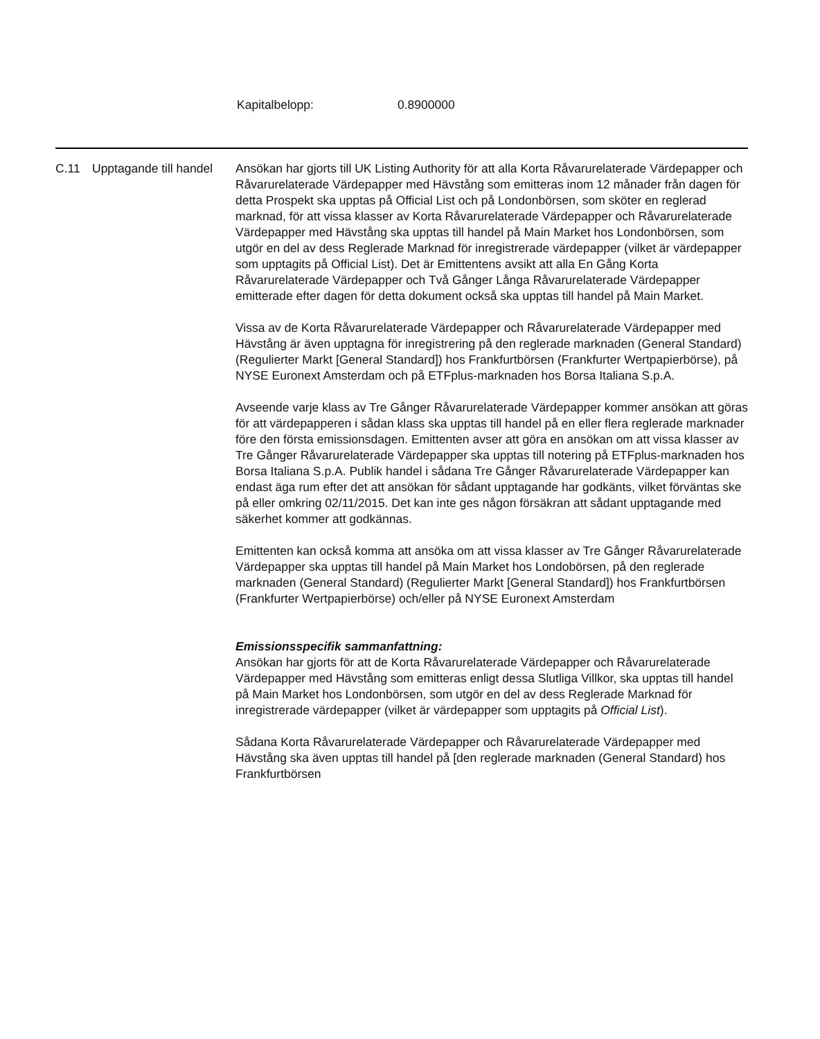Kapitalbelopp: 0.8900000
| C.11 | Upptagande till handel | Ansökan har gjorts till UK Listing Authority för att alla Korta Råvarurelaterade Värdepapper och Råvarurelaterade Värdepapper med Hävstång som emitteras inom 12 månader från dagen för detta Prospekt ska upptas på Official List och på Londonbörsen, som sköter en reglerad marknad, för att vissa klasser av Korta Råvarurelaterade Värdepapper och Råvarurelaterade Värdepapper med Hävstång ska upptas till handel på Main Market hos Londonbörsen, som utgör en del av dess Reglerade Marknad för inregistrerade värdepapper (vilket är värdepapper som upptagits på Official List). Det är Emittentens avsikt att alla En Gång Korta Råvarurelaterade Värdepapper och Två Gånger Långa Råvarurelaterade Värdepapper emitterade efter dagen för detta dokument också ska upptas till handel på Main Market. Vissa av de Korta Råvarurelaterade Värdepapper och Råvarurelaterade Värdepapper med Hävstång är även upptagna för inregistrering på den reglerade marknaden (General Standard) (Regulierter Markt [General Standard]) hos Frankfurtbörsen (Frankfurter Wertpapierbörse), på NYSE Euronext Amsterdam och på ETFplus-marknaden hos Borsa Italiana S.p.A. Avseende varje klass av Tre Gånger Råvarurelaterade Värdepapper kommer ansökan att göras för att värdepapperen i sådan klass ska upptas till handel på en eller flera reglerade marknader före den första emissionsdagen. Emittenten avser att göra en ansökan om att vissa klasser av Tre Gånger Råvarurelaterade Värdepapper ska upptas till notering på ETFplus-marknaden hos Borsa Italiana S.p.A. Publik handel i sådana Tre Gånger Råvarurelaterade Värdepapper kan endast äga rum efter det att ansökan för sådant upptagande har godkänts, vilket förväntas ske på eller omkring 02/11/2015. Det kan inte ges någon försäkran att sådant upptagande med säkerhet kommer att godkännas. Emittenten kan också komma att ansöka om att vissa klasser av Tre Gånger Råvarurelaterade Värdepapper ska upptas till handel på Main Market hos Londobörsen, på den reglerade marknaden (General Standard) (Regulierter Markt [General Standard]) hos Frankfurtbörsen (Frankfurter Wertpapierbörse) och/eller på NYSE Euronext Amsterdam Emissionsspecifik sammanfattning: Ansökan har gjorts för att de Korta Råvarurelaterade Värdepapper och Råvarurelaterade Värdepapper med Hävstång som emitteras enligt dessa Slutliga Villkor, ska upptas till handel på Main Market hos Londonbörsen, som utgör en del av dess Reglerade Marknad för inregistrerade värdepapper (vilket är värdepapper som upptagits på Official List ). Sådana Korta Råvarurelaterade Värdepapper och Råvarurelaterade Värdepapper med Hävstång ska även upptas till handel på [den reglerade marknaden (General Standard) hos Frankfurtbörsen |